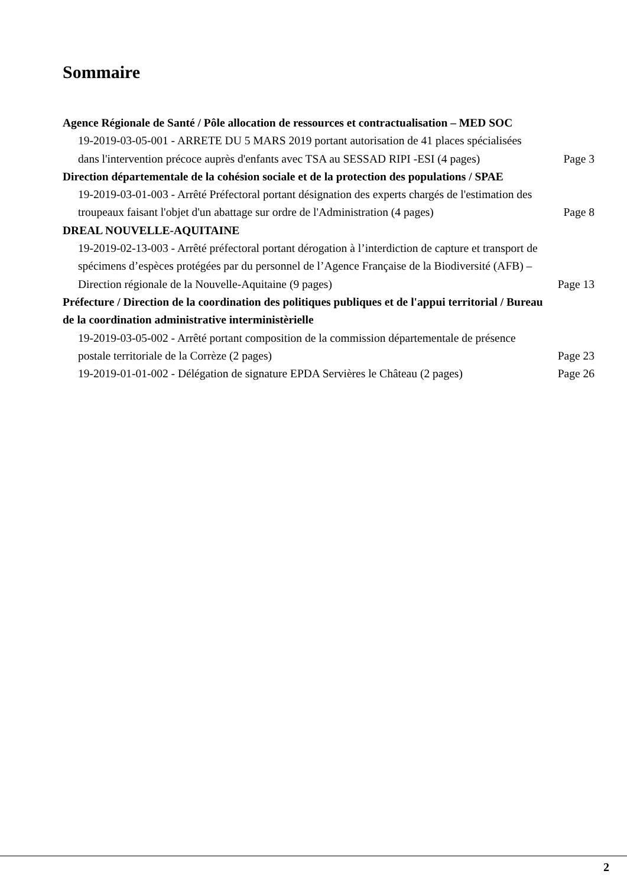Sommaire
Agence Régionale de Santé / Pôle allocation de ressources et contractualisation – MED SOC
19-2019-03-05-001 - ARRETE DU 5 MARS 2019 portant autorisation de 41 places spécialisées dans l'intervention précoce auprès d'enfants avec TSA au SESSAD RIPI -ESI (4 pages)
Page 3
Direction départementale de la cohésion sociale et de la protection des populations / SPAE
19-2019-03-01-003 - Arrêté Préfectoral portant désignation des experts chargés de l'estimation des troupeaux faisant l'objet d'un abattage sur ordre de l'Administration (4 pages)
Page 8
DREAL NOUVELLE-AQUITAINE
19-2019-02-13-003 - Arrêté préfectoral portant dérogation à l’interdiction de capture et transport de spécimens d’espèces protégées par du personnel de l’Agence Française de la Biodiversité (AFB) – Direction régionale de la Nouvelle-Aquitaine (9 pages)
Page 13
Préfecture / Direction de la coordination des politiques publiques et de l'appui territorial / Bureau de la coordination administrative interministèrielle
19-2019-03-05-002 - Arrêté portant composition de la commission départementale de présence postale territoriale de la Corrèze (2 pages)
Page 23
19-2019-01-01-002 - Délégation de signature EPDA Servières le Château (2 pages)
Page 26
2